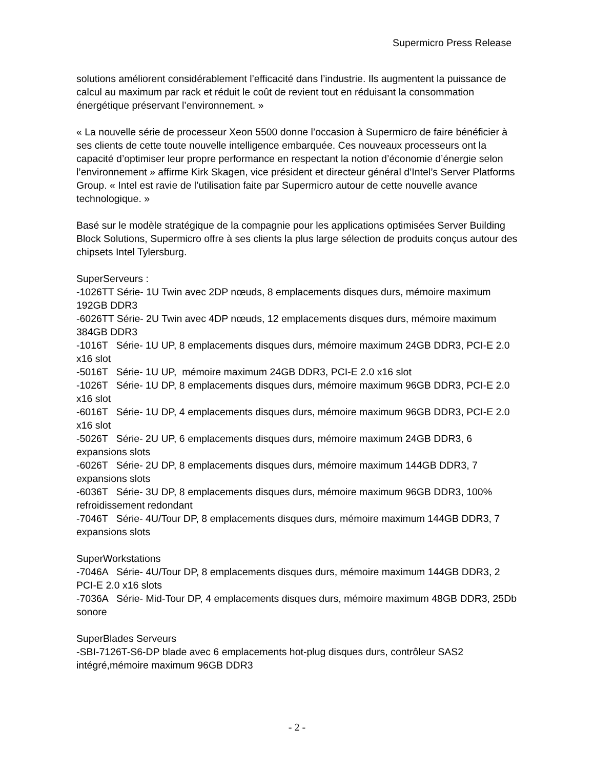Supermicro Press Release
solutions améliorent considérablement l’efficacité dans l’industrie. Ils augmentent la puissance de calcul au maximum par rack et réduit le coût de revient tout en réduisant la consommation énergétique préservant l’environnement. »
« La nouvelle série de processeur Xeon 5500 donne l’occasion à Supermicro de faire bénéficier à ses clients de cette toute nouvelle intelligence embarquée. Ces nouveaux processeurs ont la capacité d’optimiser leur propre performance en respectant la notion d’économie d’énergie selon l’environnement » affirme Kirk Skagen, vice président et directeur général d’Intel’s Server Platforms Group. « Intel est ravie de l’utilisation faite par Supermicro autour de cette nouvelle avance technologique. »
Basé sur le modèle stratégique de la compagnie pour les applications optimisées Server Building Block Solutions, Supermicro offre à ses clients la plus large sélection de produits conçus autour des chipsets Intel Tylersburg.
SuperServeurs :
-1026TT Série- 1U Twin avec 2DP nœuds, 8 emplacements disques durs, mémoire maximum 192GB DDR3
-6026TT Série- 2U Twin avec 4DP nœuds, 12 emplacements disques durs, mémoire maximum 384GB DDR3
-1016T Série- 1U UP, 8 emplacements disques durs, mémoire maximum 24GB DDR3, PCI-E 2.0 x16 slot
-5016T Série- 1U UP, mémoire maximum 24GB DDR3, PCI-E 2.0 x16 slot
-1026T Série- 1U DP, 8 emplacements disques durs, mémoire maximum 96GB DDR3, PCI-E 2.0 x16 slot
-6016T Série- 1U DP, 4 emplacements disques durs, mémoire maximum 96GB DDR3, PCI-E 2.0 x16 slot
-5026T Série- 2U UP, 6 emplacements disques durs, mémoire maximum 24GB DDR3, 6 expansions slots
-6026T Série- 2U DP, 8 emplacements disques durs, mémoire maximum 144GB DDR3, 7 expansions slots
-6036T Série- 3U DP, 8 emplacements disques durs, mémoire maximum 96GB DDR3, 100% refroidissement redondant
-7046T Série- 4U/Tour DP, 8 emplacements disques durs, mémoire maximum 144GB DDR3, 7 expansions slots
SuperWorkstations
-7046A Série- 4U/Tour DP, 8 emplacements disques durs, mémoire maximum 144GB DDR3, 2 PCI-E 2.0 x16 slots
-7036A Série- Mid-Tour DP, 4 emplacements disques durs, mémoire maximum 48GB DDR3, 25Db sonore
SuperBlades Serveurs
-SBI-7126T-S6-DP blade avec 6 emplacements hot-plug disques durs, contrôleur SAS2 intégré,mémoire maximum 96GB DDR3
- 2 -